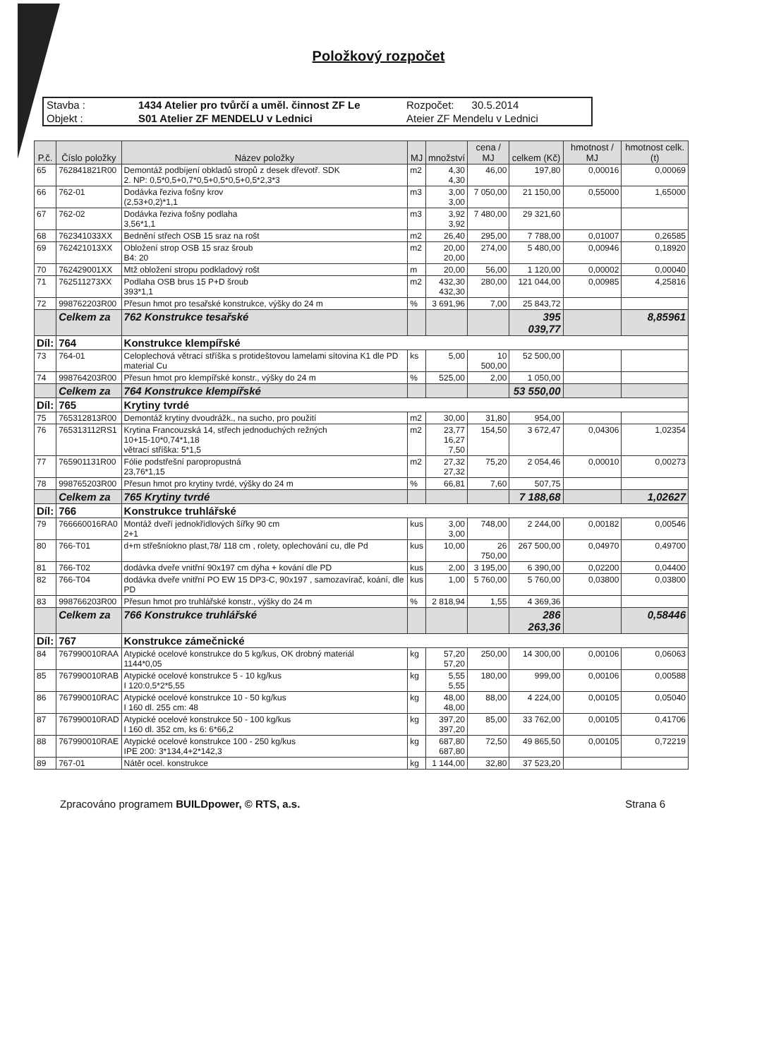Položkový rozpočet
Stavba :
1434 Atelier pro tvůrčí a uměl. činnost ZF Le
Rozpočet: 30.5.2014
Objekt :
S01 Atelier ZF MENDELU v Lednici
Ateier ZF Mendelu v Lednici
| P.č. | Číslo položky | Název položky | MJ | množství | cena / MJ | celkem (Kč) | hmotnost / MJ | hmotnost celk.(t) |
| --- | --- | --- | --- | --- | --- | --- | --- | --- |
| 65 | 762841821R00 | Demontáž podbíjení obkladů stropů z desek dřevotř. SDK 2. NP: 0,5*0,5+0,7*0,5+0,5*0,5+0,5*2,3*3 | m2 | 4,30 4,30 | 46,00 | 197,80 | 0,00016 | 0,00069 |
| 66 | 762-01 | Dodávka řeziva fošny krov (2,53+0,2)*1,1 | m3 | 3,00 3,00 | 7 050,00 | 21 150,00 | 0,55000 | 1,65000 |
| 67 | 762-02 | Dodávka řeziva fošny podlaha 3,56*1,1 | m3 | 3,92 3,92 | 7 480,00 | 29 321,60 | | |
| 68 | 762341033XX | Bednění střech OSB 15 sraz na rošt | m2 | 26,40 | 295,00 | 7 788,00 | 0,01007 | 0,26585 |
| 69 | 762421013XX | Obložení strop OSB 15 sraz šroub B4: 20 | m2 | 20,00 20,00 | 274,00 | 5 480,00 | 0,00946 | 0,18920 |
| 70 | 762429001XX | Mtž obložení stropu podkladový rošt | m | 20,00 | 56,00 | 1 120,00 | 0,00002 | 0,00040 |
| 71 | 762511273XX | Podlaha OSB brus 15 P+D šroub 393*1,1 | m2 | 432,30 432,30 | 280,00 | 121 044,00 | 0,00985 | 4,25816 |
| 72 | 998762203R00 | Přesun hmot pro tesařské konstrukce, výšky do 24 m | % | 3 691,96 | 7,00 | 25 843,72 | | |
| | Celkem za | 762 Konstrukce tesařské | | | | 395 039,77 | | 8,85961 |
| Díl: | 764 | Konstrukce klempířské | | | | | | |
| 73 | 764-01 | Celoplechová větrací stříška s protideštovou lamelami sítovina K1 dle PD material Cu | ks | 5,00 | 10 500,00 | 52 500,00 | | |
| 74 | 998764203R00 | Přesun hmot pro klempířské konstr., výšky do 24 m | % | 525,00 | 2,00 | 1 050,00 | | |
| | Celkem za | 764 Konstrukce klempířské | | | | 53 550,00 | | |
| Díl: | 765 | Krytiny tvrdé | | | | | | |
| 75 | 765312813R00 | Demontáž krytiny dvoudrážk., na sucho, pro použití | m2 | 30,00 | 31,80 | 954,00 | | |
| 76 | 765313112RS1 | Krytina Francouzská 14, střech jednoduchých režných 10+15-10*0,74*1,18 větrací stříška: 5*1,5 | m2 | 23,77 16,27 7,50 | 154,50 | 3 672,47 | 0,04306 | 1,02354 |
| 77 | 765901131R00 | Fólie podstřešní paropropustná 23,76*1,15 | m2 | 27,32 27,32 | 75,20 | 2 054,46 | 0,00010 | 0,00273 |
| 78 | 998765203R00 | Přesun hmot pro krytiny tvrdé, výšky do 24 m | % | 66,81 | 7,60 | 507,75 | | |
| | Celkem za | 765 Krytiny tvrdé | | | | 7 188,68 | | 1,02627 |
| Díl: | 766 | Konstrukce truhlářské | | | | | | |
| 79 | 766660016RA0 | Montáž dveří jednokřídlových šířky 90 cm 2+1 | kus | 3,00 3,00 | 748,00 | 2 244,00 | 0,00182 | 0,00546 |
| 80 | 766-T01 | d+m střešníokno plast,78/ 118 cm , rolety, oplechování cu, dle Pd | kus | 10,00 | 26 750,00 | 267 500,00 | 0,04970 | 0,49700 |
| 81 | 766-T02 | dodávka dveře vnitřní 90x197 cm dýha + kování dle PD | kus | 2,00 | 3 195,00 | 6 390,00 | 0,02200 | 0,04400 |
| 82 | 766-T04 | dodávka dveře vnitřní PO EW 15 DP3-C, 90x197 , samozavírač, koání, dle PD | kus | 1,00 | 5 760,00 | 5 760,00 | 0,03800 | 0,03800 |
| 83 | 998766203R00 | Přesun hmot pro truhlářské konstr., výšky do 24 m | % | 2 818,94 | 1,55 | 4 369,36 | | |
| | Celkem za | 766 Konstrukce truhlářské | | | | 286 263,36 | | 0,58446 |
| Díl: | 767 | Konstrukce zámečnické | | | | | | |
| 84 | 767990010RAA | Atypické ocelové konstrukce do 5 kg/kus, OK drobný materiál 1144*0,05 | kg | 57,20 57,20 | 250,00 | 14 300,00 | 0,00106 | 0,06063 |
| 85 | 767990010RAB | Atypické ocelové konstrukce 5 - 10 kg/kus I 120:0,5*2*5,55 | kg | 5,55 5,55 | 180,00 | 999,00 | 0,00106 | 0,00588 |
| 86 | 767990010RAC | Atypické ocelové konstrukce 10 - 50 kg/kus I 160 dl. 255 cm: 48 | kg | 48,00 48,00 | 88,00 | 4 224,00 | 0,00105 | 0,05040 |
| 87 | 767990010RAD | Atypické ocelové konstrukce 50 - 100 kg/kus I 160 dl. 352 cm, ks 6: 6*66,2 | kg | 397,20 397,20 | 85,00 | 33 762,00 | 0,00105 | 0,41706 |
| 88 | 767990010RAE | Atypické ocelové konstrukce 100 - 250 kg/kus IPE 200: 3*134,4+2*142,3 | kg | 687,80 687,80 | 72,50 | 49 865,50 | 0,00105 | 0,72219 |
| 89 | 767-01 | Nátěr ocel. konstrukce | kg | 1 144,00 | 32,80 | 37 523,20 | | |
Zpracováno programem BUILDpower, © RTS, a.s. Strana 6